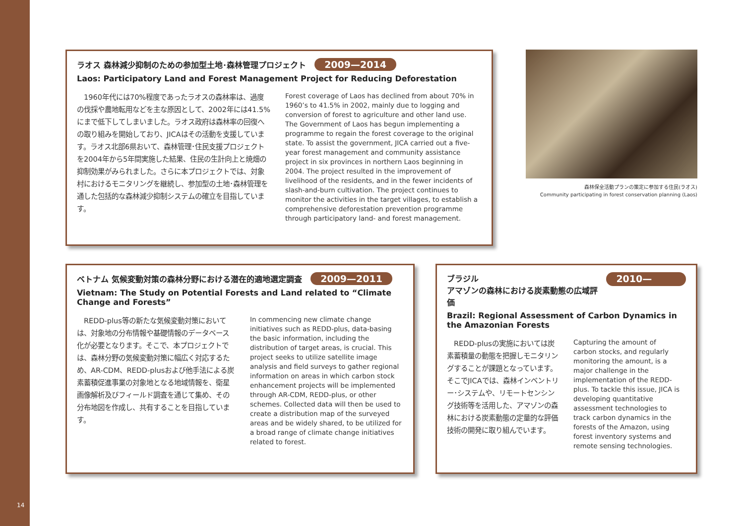ラオス 森林減少抑制のための参加型土地･森林管理プロジェクト 2009—2014
Laos: Participatory Land and Forest Management Project for Reducing Deforestation
　1960年代には70%程度であったラオスの森林率は、過度の伐採や農地転用などを主な原因として、2002年には41.5%にまで低下してしまいました。ラオス政府は森林率の回復への取り組みを開始しており、JICAはその活動を支援しています。ラオス北部6県おいて、森林管理･住民支援プロジェクトを2004年から5年間実施した結果、住民の生計向上と焼畑の抑制効果がみられました。さらに本プロジェクトでは、対象村におけるモニタリングを継続し、参加型の土地･森林管理を通した包括的な森林減少抑制システムの確立を目指しています。
Forest coverage of Laos has declined from about 70% in 1960’s to 41.5% in 2002, mainly due to logging and conversion of forest to agriculture and other land use. The Government of Laos has begun implementing a programme to regain the forest coverage to the original state. To assist the government, JICA carried out a five-year forest management and community assistance project in six provinces in northern Laos beginning in 2004. The project resulted in the improvement of livelihood of the residents, and in the fewer incidents of slash-and-burn cultivation. The project continues to monitor the activities in the target villages, to establish a comprehensive deforestation prevention programme through participatory land- and forest management.
森林保全活動プランの策定に参加する住民(ラオス)
Community participating in forest conservation planning (Laos)
ベトナム 気候変動対策の森林分野における潜在的適地選定調査 2009—2011
Vietnam: The Study on Potential Forests and Land related to “Climate Change and Forests”
　REDD-plus等の新たな気候変動対策においては、対象地の分布情報や基礎情報のデータベース化が必要となります。そこで、本プロジェクトでは、森林分野の気候変動対策に幅広く対応するため、AR-CDM、REDD-plusおよび他手法による炭素蓄積促進事業の対象地となる地域情報を、衛星画像解析及びフィールド調査を通じて集め、その分布地図を作成し、共有することを目指しています。
In commencing new climate change initiatives such as REDD-plus, data-basing the basic information, including the distribution of target areas, is crucial. This project seeks to utilize satellite image analysis and field surveys to gather regional information on areas in which carbon stock enhancement projects will be implemented through AR-CDM, REDD-plus, or other schemes. Collected data will then be used to create a distribution map of the surveyed areas and be widely shared, to be utilized for a broad range of climate change initiatives related to forest.
ブラジル
アマゾンの森林における炭素動態の広域評価 2010—2014
Brazil: Regional Assessment of Carbon Dynamics in the Amazonian Forests
　REDD-plusの実施においては炭素蓄積量の動態を把握しモニタリングすることが課題となっています。そこでJICAでは、森林インベントリー･システムや、リモートセンシング技術等を活用した、アマゾンの森林における炭素動態の定量的な評価技術の開発に取り組んでいます。
Capturing the amount of carbon stocks, and regularly monitoring the amount, is a major challenge in the implementation of the REDD-plus. To tackle this issue, JICA is developing quantitative assessment technologies to track carbon dynamics in the forests of the Amazon, using forest inventory systems and remote sensing technologies.
14